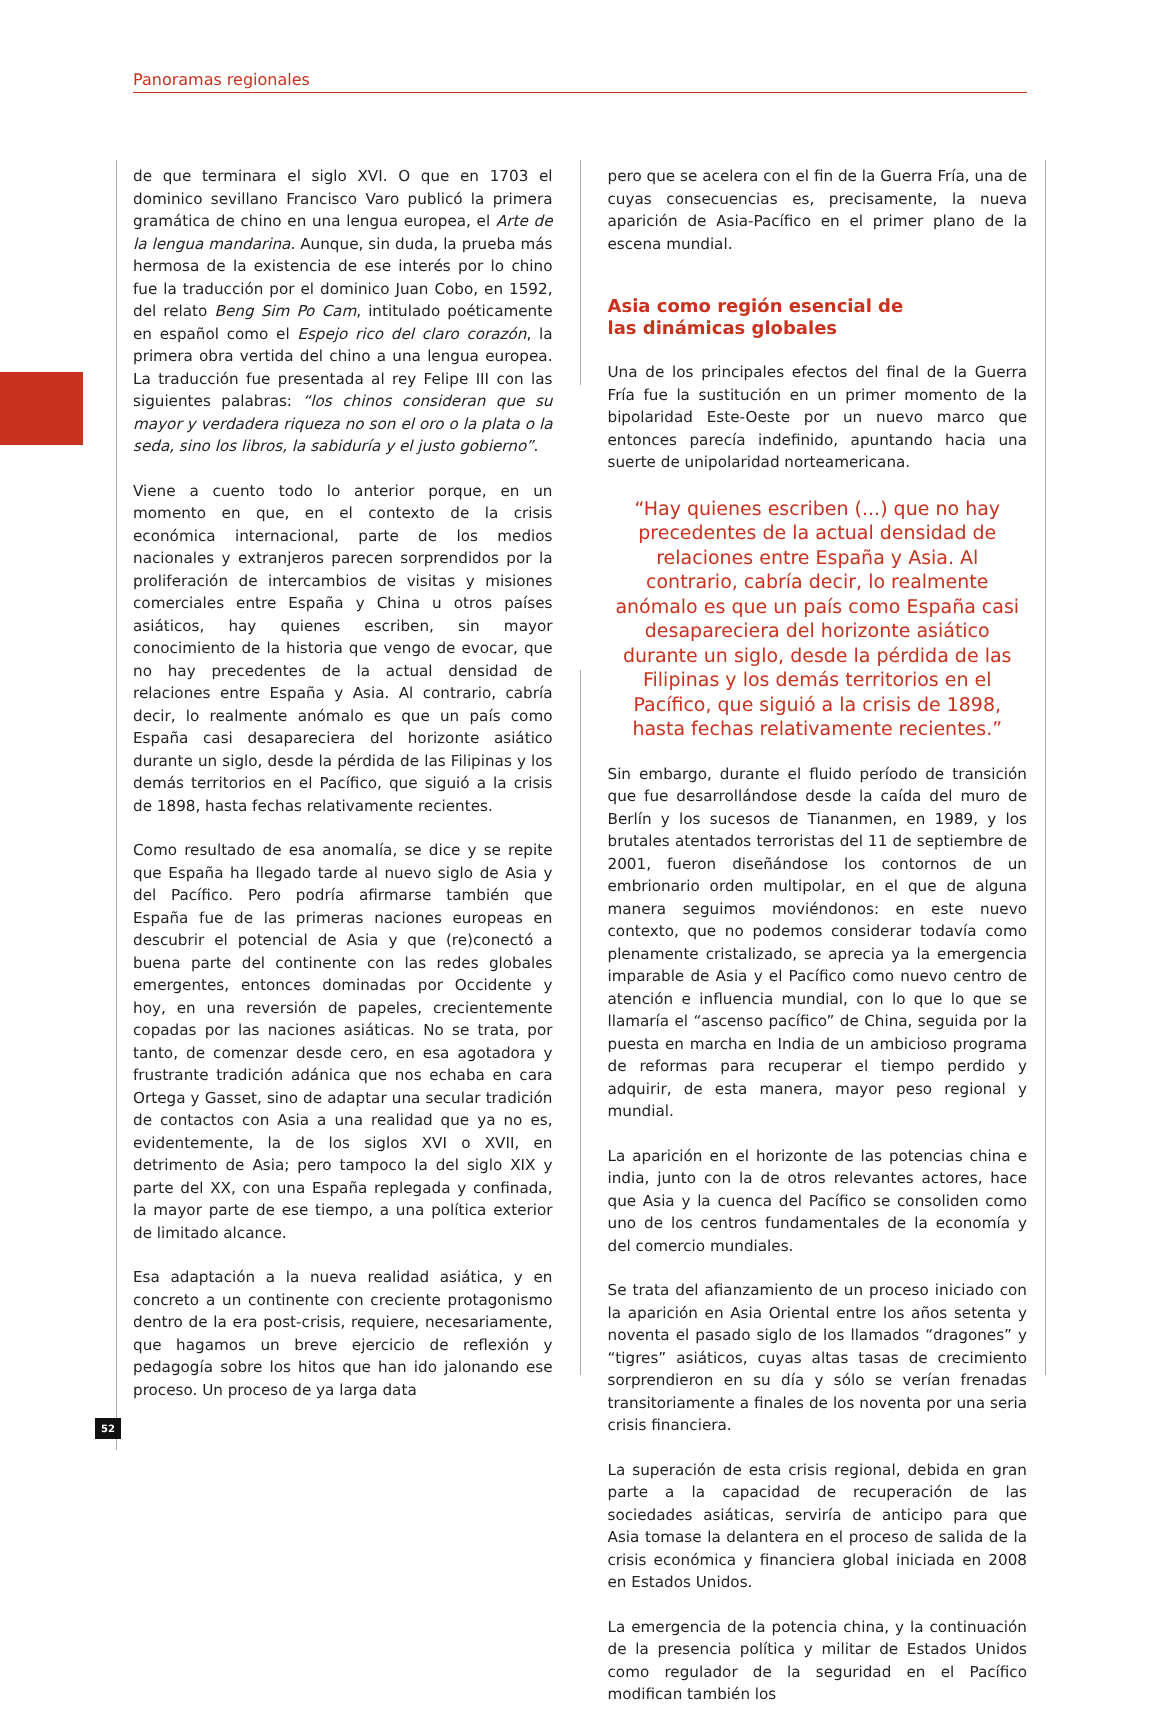Panoramas regionales
de que terminara el siglo XVI. O que en 1703 el dominico sevillano Francisco Varo publicó la primera gramática de chino en una lengua europea, el Arte de la lengua mandarina. Aunque, sin duda, la prueba más hermosa de la existencia de ese interés por lo chino fue la traducción por el dominico Juan Cobo, en 1592, del relato Beng Sim Po Cam, intitulado poéticamente en español como el Espejo rico del claro corazón, la primera obra vertida del chino a una lengua europea. La traducción fue presentada al rey Felipe III con las siguientes palabras: “los chinos consideran que su mayor y verdadera riqueza no son el oro o la plata o la seda, sino los libros, la sabiduría y el justo gobierno”.
Viene a cuento todo lo anterior porque, en un momento en que, en el contexto de la crisis económica internacional, parte de los medios nacionales y extranjeros parecen sorprendidos por la proliferación de intercambios de visitas y misiones comerciales entre España y China u otros países asiáticos, hay quienes escriben, sin mayor conocimiento de la historia que vengo de evocar, que no hay precedentes de la actual densidad de relaciones entre España y Asia. Al contrario, cabría decir, lo realmente anómalo es que un país como España casi desapareciera del horizonte asiático durante un siglo, desde la pérdida de las Filipinas y los demás territorios en el Pacífico, que siguió a la crisis de 1898, hasta fechas relativamente recientes.
Como resultado de esa anomalía, se dice y se repite que España ha llegado tarde al nuevo siglo de Asia y del Pacífico. Pero podría afirmarse también que España fue de las primeras naciones europeas en descubrir el potencial de Asia y que (re)conectó a buena parte del continente con las redes globales emergentes, entonces dominadas por Occidente y hoy, en una reversión de papeles, crecientemente copadas por las naciones asiáticas. No se trata, por tanto, de comenzar desde cero, en esa agotadora y frustrante tradición adánica que nos echaba en cara Ortega y Gasset, sino de adaptar una secular tradición de contactos con Asia a una realidad que ya no es, evidentemente, la de los siglos XVI o XVII, en detrimento de Asia; pero tampoco la del siglo XIX y parte del XX, con una España replegada y confinada, la mayor parte de ese tiempo, a una política exterior de limitado alcance.
Esa adaptación a la nueva realidad asiática, y en concreto a un continente con creciente protagonismo dentro de la era post-crisis, requiere, necesariamente, que hagamos un breve ejercicio de reflexión y pedagogía sobre los hitos que han ido jalonando ese proceso. Un proceso de ya larga data
pero que se acelera con el fin de la Guerra Fría, una de cuyas consecuencias es, precisamente, la nueva aparición de Asia-Pacífico en el primer plano de la escena mundial.
Asia como región esencial de
las dinámicas globales
Una de los principales efectos del final de la Guerra Fría fue la sustitución en un primer momento de la bipolaridad Este-Oeste por un nuevo marco que entonces parecía indefinido, apuntando hacia una suerte de unipolaridad norteamericana.
“Hay quienes escriben (...) que no hay precedentes de la actual densidad de relaciones entre España y Asia. Al contrario, cabría decir, lo realmente anómalo es que un país como España casi desapareciera del horizonte asiático durante un siglo, desde la pérdida de las Filipinas y los demás territorios en el Pacífico, que siguió a la crisis de 1898, hasta fechas relativamente recientes.”
Sin embargo, durante el fluido período de transición que fue desarrollándose desde la caída del muro de Berlín y los sucesos de Tiananmen, en 1989, y los brutales atentados terroristas del 11 de septiembre de 2001, fueron diseñándose los contornos de un embrionario orden multipolar, en el que de alguna manera seguimos moviéndonos: en este nuevo contexto, que no podemos considerar todavía como plenamente cristalizado, se aprecia ya la emergencia imparable de Asia y el Pacífico como nuevo centro de atención e influencia mundial, con lo que lo que se llamaría el “ascenso pacífico” de China, seguida por la puesta en marcha en India de un ambicioso programa de reformas para recuperar el tiempo perdido y adquirir, de esta manera, mayor peso regional y mundial.
La aparición en el horizonte de las potencias china e india, junto con la de otros relevantes actores, hace que Asia y la cuenca del Pacífico se consoliden como uno de los centros fundamentales de la economía y del comercio mundiales.
Se trata del afianzamiento de un proceso iniciado con la aparición en Asia Oriental entre los años setenta y noventa el pasado siglo de los llamados “dragones” y “tigres” asiáticos, cuyas altas tasas de crecimiento sorprendieron en su día y sólo se verían frenadas transitoriamente a finales de los noventa por una seria crisis financiera.
La superación de esta crisis regional, debida en gran parte a la capacidad de recuperación de las sociedades asiáticas, serviría de anticipo para que Asia tomase la delantera en el proceso de salida de la crisis económica y financiera global iniciada en 2008 en Estados Unidos.
La emergencia de la potencia china, y la continuación de la presencia política y militar de Estados Unidos como regulador de la seguridad en el Pacífico modifican también los
52